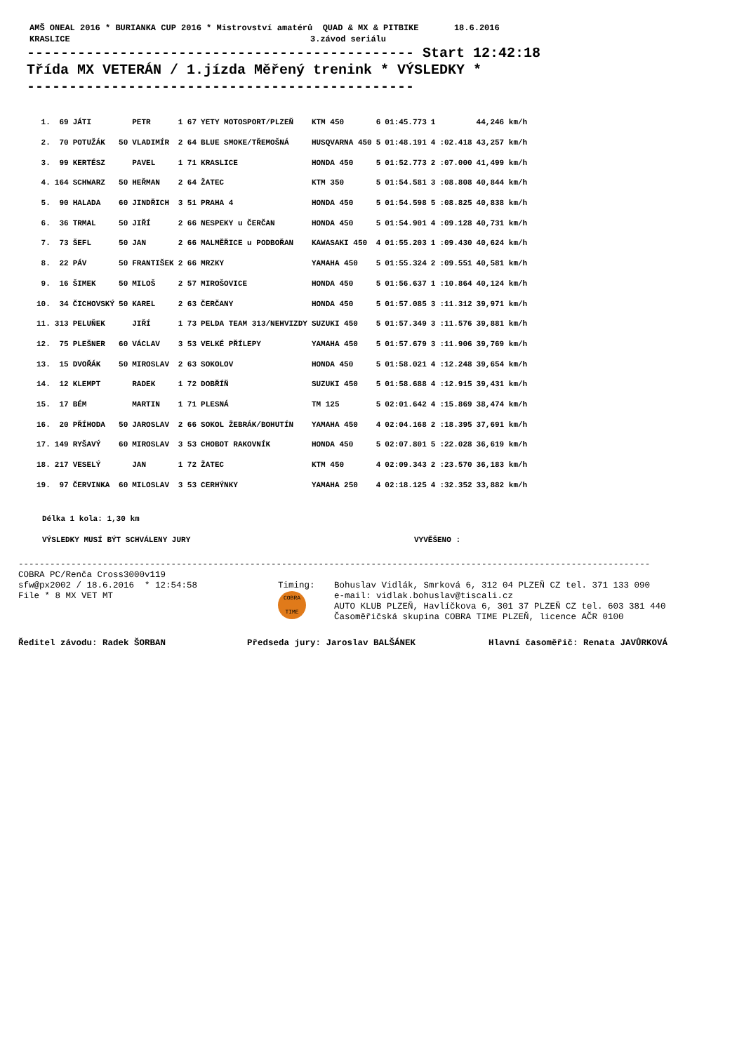AMŠ ONEAL 2016 * BURIANKA CUP 2016 * Mistrovství amatérů QUAD & MX & PITBIKE 18.6.2016
KRASLICE 3.závod seriálu
---------------------------------------------- Start 12:42:18
Třída MX VETERÁN / 1.jízda Měřený trenink * VÝSLEDKY *
----------------------------------------------
| 1. | 69 | JÁTI | | PETR | 1 67 | YETY MOTOSPORT/PLZEŇ | KTM 450 | 6 | 01:45.773 | 1 | | 44,246 km/h |
| 2. | 70 | POTUŽÁK | 50 | VLADIMÍR | 2 64 | BLUE SMOKE/TŘEMOŠNÁ | HUSQVARNA 450 | 5 | 01:48.191 | 4 | :02.418 | 43,257 km/h |
| 3. | 99 | KERTÉSZ | | PAVEL | 1 71 | KRASLICE | HONDA 450 | 5 | 01:52.773 | 2 | :07.000 | 41,499 km/h |
| 4. | 164 | SCHWARZ | 50 | HEŘMAN | 2 64 | ŽATEC | KTM 350 | 5 | 01:54.581 | 3 | :08.808 | 40,844 km/h |
| 5. | 90 | HALADA | 60 | JINDŘICH | 3 51 | PRAHA 4 | HONDA 450 | 5 | 01:54.598 | 5 | :08.825 | 40,838 km/h |
| 6. | 36 | TRMAL | 50 | JIŘÍ | 2 66 | NESPEKY u ČERČAN | HONDA 450 | 5 | 01:54.901 | 4 | :09.128 | 40,731 km/h |
| 7. | 73 | ŠEFL | 50 | JAN | 2 66 | MALMĚŘICE u PODBOŘAN | KAWASAKI 450 | 4 | 01:55.203 | 1 | :09.430 | 40,624 km/h |
| 8. | 22 | PÁV | 50 | FRANTIŠEK | 2 66 | MRZKY | YAMAHA 450 | 5 | 01:55.324 | 2 | :09.551 | 40,581 km/h |
| 9. | 16 | ŠIMEK | 50 | MILOŠ | 2 57 | MIROŠOVICE | HONDA 450 | 5 | 01:56.637 | 1 | :10.864 | 40,124 km/h |
| 10. | 34 | ČICHOVSKÝ | 50 | KAREL | 2 63 | ČERČANY | HONDA 450 | 5 | 01:57.085 | 3 | :11.312 | 39,971 km/h |
| 11. | 313 | PELUŇEK | | JIŘÍ | 1 73 | PELDA TEAM 313/NEHVIZDY | SUZUKI 450 | 5 | 01:57.349 | 3 | :11.576 | 39,881 km/h |
| 12. | 75 | PLEŠNER | 60 | VÁCLAV | 3 53 | VELKÉ PŘÍLEPY | YAMAHA 450 | 5 | 01:57.679 | 3 | :11.906 | 39,769 km/h |
| 13. | 15 | DVOŘÁK | 50 | MIROSLAV | 2 63 | SOKOLOV | HONDA 450 | 5 | 01:58.021 | 4 | :12.248 | 39,654 km/h |
| 14. | 12 | KLEMPT | | RADEK | 1 72 | DOBŘÍŇ | SUZUKI 450 | 5 | 01:58.688 | 4 | :12.915 | 39,431 km/h |
| 15. | 17 | BÉM | | MARTIN | 1 71 | PLESNÁ | TM 125 | 5 | 02:01.642 | 4 | :15.869 | 38,474 km/h |
| 16. | 20 | PŘÍHODA | 50 | JAROSLAV | 2 66 | SOKOL ŽEBRÁK/BOHUTÍN | YAMAHA 450 | 4 | 02:04.168 | 2 | :18.395 | 37,691 km/h |
| 17. | 149 | RYŠAVÝ | 60 | MIROSLAV | 3 53 | CHOBOT RAKOVNÍK | HONDA 450 | 5 | 02:07.801 | 5 | :22.028 | 36,619 km/h |
| 18. | 217 | VESELÝ | | JAN | 1 72 | ŽATEC | KTM 450 | 4 | 02:09.343 | 2 | :23.570 | 36,183 km/h |
| 19. | 97 | ČERVINKA | 60 | MILOSLAV | 3 53 | CERHÝNKY | YAMAHA 250 | 4 | 02:18.125 | 4 | :32.352 | 33,882 km/h |
Délka 1 kola: 1,30 km
VÝSLEDKY MUSÍ BÝT SCHVÁLENY JURY VYVĚŠENO :
------------------------------------------------------------------------------------------------------------------------
COBRA PC/Renča Cross3000v119
sfw@px2002 / 18.6.2016 * 12:54:58
File * 8 MX VET MT
Timing:
COBRA TIME
Bohuslav Vidlák, Smrková 6, 312 04 PLZEŇ CZ tel. 371 133 090
e-mail: vidlak.bohuslav@tiscali.cz
AUTO KLUB PLZEŇ, Havlíčkova 6, 301 37 PLZEŇ CZ tel. 603 381 440
Časoměřičská skupina COBRA TIME PLZEŇ, licence AČR 0100
Ředitel závodu: Radek ŠORBAN Předseda jury: Jaroslav BALŠÁNEK Hlavní časoměřič: Renata JAVŮRKOVÁ